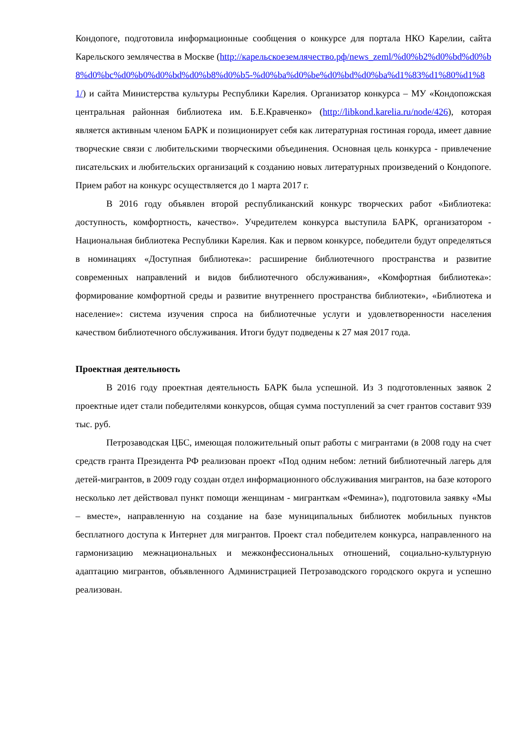Кондопоге, подготовила информационные сообщения о конкурсе для портала НКО Карелии, сайта Карельского землячества в Москве (http://карельскоеземлячество.рф/news_zeml/%d0%b2%d0%bd%d0%b8%d0%bc%d0%b0%d0%bd%d0%b8%d0%b5-%d0%ba%d0%be%d0%bd%d0%ba%d1%83%d1%80%d1%81/) и сайта Министерства культуры Республики Карелия. Организатор конкурса – МУ «Кондопожская центральная районная библиотека им. Б.Е.Кравченко» (http://libkond.karelia.ru/node/426), которая является активным членом БАРК и позиционирует себя как литературная гостиная города, имеет давние творческие связи с любительскими творческими объединения. Основная цель конкурса - привлечение писательских и любительских организаций к созданию новых литературных произведений о Кондопоге. Прием работ на конкурс осуществляется до 1 марта 2017 г.
В 2016 году объявлен второй республиканский конкурс творческих работ «Библиотека: доступность, комфортность, качество». Учредителем конкурса выступила БАРК, организатором - Национальная библиотека Республики Карелия. Как и первом конкурсе, победители будут определяться в номинациях «Доступная библиотека»: расширение библиотечного пространства и развитие современных направлений и видов библиотечного обслуживания», «Комфортная библиотека»: формирование комфортной среды и развитие внутреннего пространства библиотеки», «Библиотека и население»: система изучения спроса на библиотечные услуги и удовлетворенности населения качеством библиотечного обслуживания. Итоги будут подведены к 27 мая 2017 года.
Проектная деятельность
В 2016 году проектная деятельность БАРК была успешной. Из 3 подготовленных заявок 2 проектные идет стали победителями конкурсов, общая сумма поступлений за счет грантов составит 939 тыс. руб.
Петрозаводская ЦБС, имеющая положительный опыт работы с мигрантами (в 2008 году на счет средств гранта Президента РФ реализован проект «Под одним небом: летний библиотечный лагерь для детей-мигрантов, в 2009 году создан отдел информационного обслуживания мигрантов, на базе которого несколько лет действовал пункт помощи женщинам - мигранткам «Фемина»), подготовила заявку «Мы – вместе», направленную на создание на базе муниципальных библиотек мобильных пунктов бесплатного доступа к Интернет для мигрантов. Проект стал победителем конкурса, направленного на гармонизацию межнациональных и межконфессиональных отношений, социально-культурную адаптацию мигрантов, объявленного Администрацией Петрозаводского городского округа и успешно реализован.